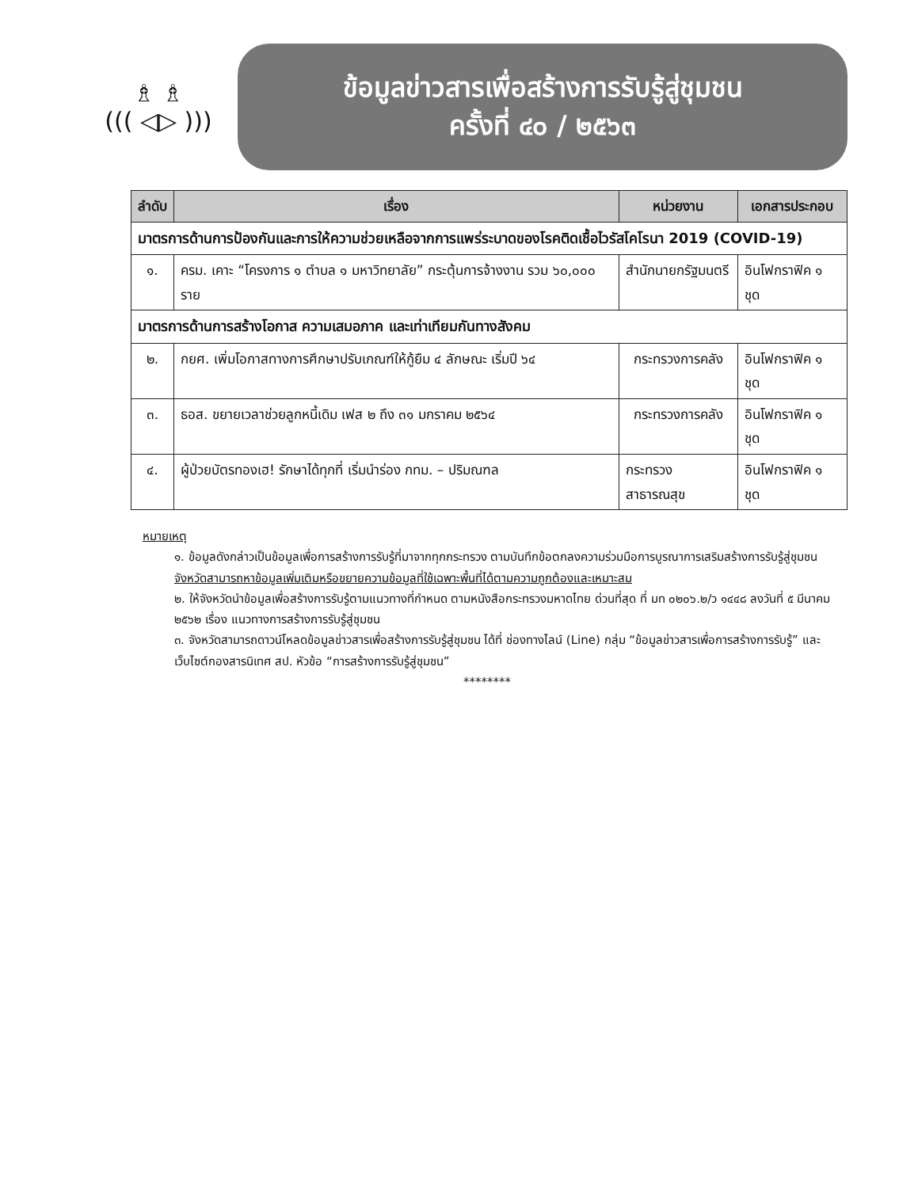♗ ♗
((( ◁▷ )))
ข้อมูลข่าวสารเพื่อสร้างการรับรู้สู่ชุมชน
ครั้งที่ ๔๐ / ๒๕๖๓
| ลำดับ | เรื่อง | หน่วยงาน | เอกสารประกอบ |
| --- | --- | --- | --- |
| มาตรการด้านการป้องกันและการให้ความช่วยเหลือจากการแพร่ระบาดของโรคติดเชื้อไวรัสโคโรนา 2019 (COVID-19) | | | |
| ๑. | ครม. เคาะ “โครงการ ๑ ตำบล ๑ มหาวิทยาลัย” กระตุ้นการจ้างงาน รวม ๖๐,๐๐๐ ราย | สำนักนายกรัฐมนตรี | อินโฟกราฟิค ๑ ชุด |
| มาตรการด้านการสร้างโอกาส ความเสมอภาค และเท่าเทียมกันทางสังคม | | | |
| ๒. | กยศ. เพิ่มโอกาสทางการศึกษาปรับเกณฑ์ให้กู้ยืม ๔ ลักษณะ เริ่มปี ๖๔ | กระทรวงการคลัง | อินโฟกราฟิค ๑ ชุด |
| ๓. | ธอส. ขยายเวลาช่วยลูกหนี้เดิม เฟส ๒ ถึง ๓๑ มกราคม ๒๕๖๔ | กระทรวงการคลัง | อินโฟกราฟิค ๑ ชุด |
| ๔. | ผู้ป่วยบัตรทองเฮ! รักษาได้ทุกที่ เริ่มนำร่อง กทม. – ปริมณฑล | กระทรวงสาธารณสุข | อินโฟกราฟิค ๑ ชุด |
หมายเหตุ
๑. ข้อมูลดังกล่าวเป็นข้อมูลเพื่อการสร้างการรับรู้ที่มาจากทุกกระทรวง ตามบันทึกข้อตกลงความร่วมมือการบูรณาการเสริมสร้างการรับรู้สู่ชุมชน จังหวัดสามารถหาข้อมูลเพิ่มเติมหรือขยายความข้อมูลที่ใช้เฉพาะพื้นที่ได้ตามความถูกต้องและเหมาะสม
๒. ให้จังหวัดนำข้อมูลเพื่อสร้างการรับรู้ตามแนวทางที่กำหนด ตามหนังสือกระทรวงมหาดไทย ด่วนที่สุด ที่ มท ๐๒๐๖.๒/ว ๑๔๔๘ ลงวันที่ ๕ มีนาคม ๒๕๖๒ เรื่อง แนวทางการสร้างการรับรู้สู่ชุมชน
๓. จังหวัดสามารถดาวน์โหลดข้อมูลข่าวสารเพื่อสร้างการรับรู้สู่ชุมชน ได้ที่ ช่องทางไลน์ (Line) กลุ่ม “ข้อมูลข่าวสารเพื่อการสร้างการรับรู้” และเว็บไซต์กองสารนิเทศ สป. หัวข้อ “การสร้างการรับรู้สู่ชุมชน”
********